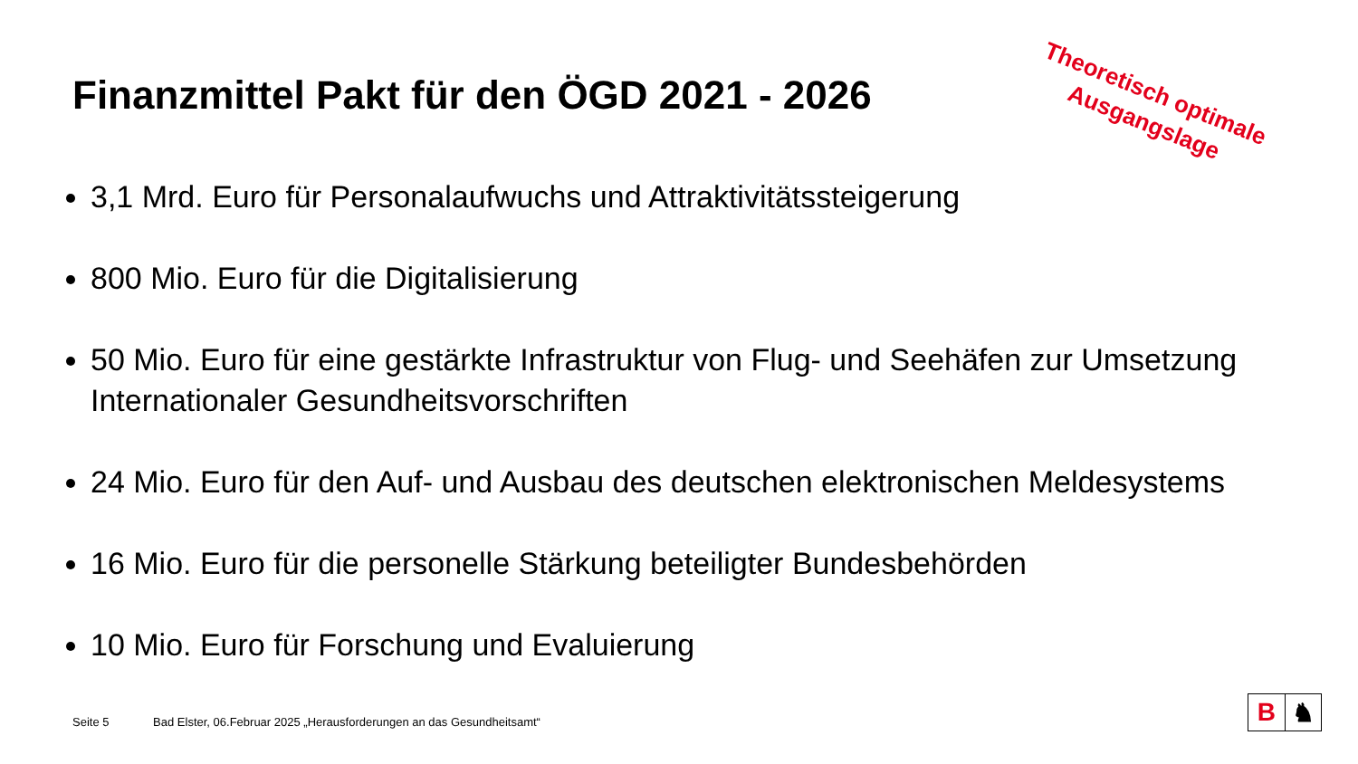Finanzmittel Pakt für den ÖGD 2021 - 2026
Theoretisch optimale Ausgangslage
3,1 Mrd. Euro für Personalaufwuchs und Attraktivitätssteigerung
800 Mio. Euro für die Digitalisierung
50 Mio. Euro für eine gestärkte Infrastruktur von Flug- und Seehäfen zur Umsetzung Internationaler Gesundheitsvorschriften
24 Mio. Euro für den Auf- und Ausbau des deutschen elektronischen Meldesystems
16 Mio. Euro für die personelle Stärkung beteiligter Bundesbehörden
10 Mio. Euro für Forschung und Evaluierung
Seite 5 Bad Elster, 06.Februar 2025 „Herausforderungen an das Gesundheitsamt“
B ♞